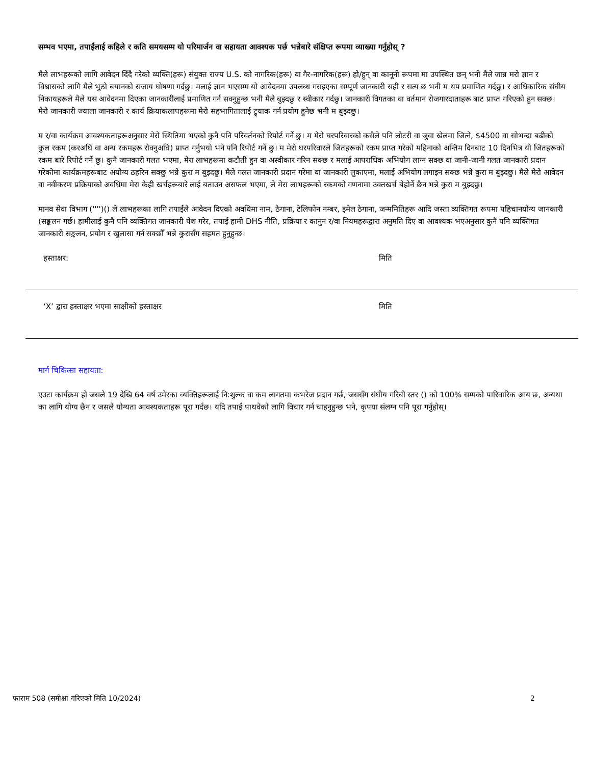सम्भव भएमा, तपाईंलाई कहिले र कति समयसम्म यो परिमार्जन वा सहायता आवश्यक पर्छ भन्नेबारे संक्षिप्त रूपमा व्याख्या गर्नुहोस् ?
मैले लाभहरूको लागि आवेदन दिँदै गरेको व्यक्ति(हरू) संयुक्त राज्य U.S. को नागरिक(हरू) वा गैर-नागरिक(हरू) हो/हुन् वा कानूनी रूपमा मा उपस्थित छन् भनी मैले जान्न मरो ज्ञान र विश्वासको लागि मैले भुठो बयानको सजाय घोषणा गर्दछु। मलाई ज्ञान भएसम्म यो आवेदनमा उपलब्ध गराइएका सम्पूर्ण जानकारी सही र सत्य छ भनी म थप प्रमाणित गर्दछु। र आधिकारिक संघीय निकायहरूले मैले यस आवेदनमा दिएका जानकारीलाई प्रमाणित गर्न सक्नुहुन्छ भनी मैले बुझ्दछु र स्वीकार गर्दछु। जानकारी विगतका वा वर्तमान रोजगारदाताहरू बाट प्राप्त गरिएको हुन सक्छ। मेरो जानकारी ज्याला जानकारी र कार्य क्रियाकलापहरूमा मेरो सहभागितालाई ट्र्याक गर्न प्रयोग हुनेछ भनी म बुझ्दछु।
म र/वा कार्यक्रम आवश्यकताहरूअनुसार मेरो स्थितिमा भएको कुनै पनि परिवर्तनको रिपोर्ट गर्ने छु। म मेरो घरपरिवारको कसैले पनि लोटरी वा जुवा खेलमा जित्ने, $4500 वा सोभन्दा बढीको कुल रकम (करअघि वा अन्य रकमहरू रोक्नुअघि) प्राप्त गर्नुभयो भने पनि रिपोर्ट गर्ने छु। म मेरो घरपरिवारले जितहरूको रकम प्राप्त गरेको महिनाको अन्तिम दिनबाट 10 दिनभित्र यी जितहरूको रकम बारे रिपोर्ट गर्ने छु। कुनै जानकारी गलत भएमा, मेरा लाभहरूमा कटौती हुन वा अस्वीकार गरिन सक्छ र मलाई आपराधिक अभियोग लाग्न सक्छ वा जानी-जानी गलत जानकारी प्रदान गरेकोमा कार्यक्रमहरूबाट अयोग्य ठहरिन सक्छु भन्ने कुरा म बुझ्दछु। मैले गलत जानकारी प्रदान गरेमा वा जानकारी लुकाएमा, मलाई अभियोग लगाइन सक्छ भन्ने कुरा म बुझ्दछु। मैले मेरो आवेदन वा नवीकरण प्रक्रियाको अवधिमा मेरा केही खर्चहरूबारे लाई बताउन असफल भएमा, ले मेरा लाभहरूको रकमको गणनामा उक्तखर्च बेहोर्ने छैन भन्ने कुरा म बुझ्दछु।
मानव सेवा विभाग ('''')() ले लाभहरूका लागि तपाईंले आवेदन दिएको अवधिमा नाम, ठेगाना, टेलिफोन नम्बर, इमेल ठेगाना, जन्ममितिहरू आदि जस्ता व्यक्तिगत रूपमा पहिचानयोग्य जानकारी (सङ्कलन गर्छ। हामीलाई कुनै पनि व्यक्तिगत जानकारी पेश गरेर, तपाईं हामी DHS नीति, प्रक्रिया र कानुन र/वा नियमहरूद्वारा अनुमति दिए वा आवश्यक भएअनुसार कुनै पनि व्यक्तिगत जानकारी सङ्कलन, प्रयोग र खुलासा गर्न सक्छौँ भन्ने कुरासँग सहमत हुनुहुन्छ।
हस्ताक्षर: मिति
‘X’ द्वारा हस्ताक्षर भएमा साक्षीको हस्ताक्षर मिति
मार्ग चिकित्सा सहायता:
एउटा कार्यक्रम हो जसले 19 देखि 64 वर्ष उमेरका व्यक्तिहरूलाई नि:शुल्क वा कम लागतमा कभरेज प्रदान गर्छ, जससँग संघीय गरिबी स्तर () को 100% सम्मको पारिवारिक आय छ, अन्यथा का लागि योग्य छैन र जसले योग्यता आवश्यकताहरू पूरा गर्दछ। यदि तपाईं पाथवेको लागि विचार गर्न चाहनुहुन्छ भने, कृपया संलग्न पनि पूरा गर्नुहोस्।
फाराम 508 (समीक्षा गरिएको मिति 10/2024) 2